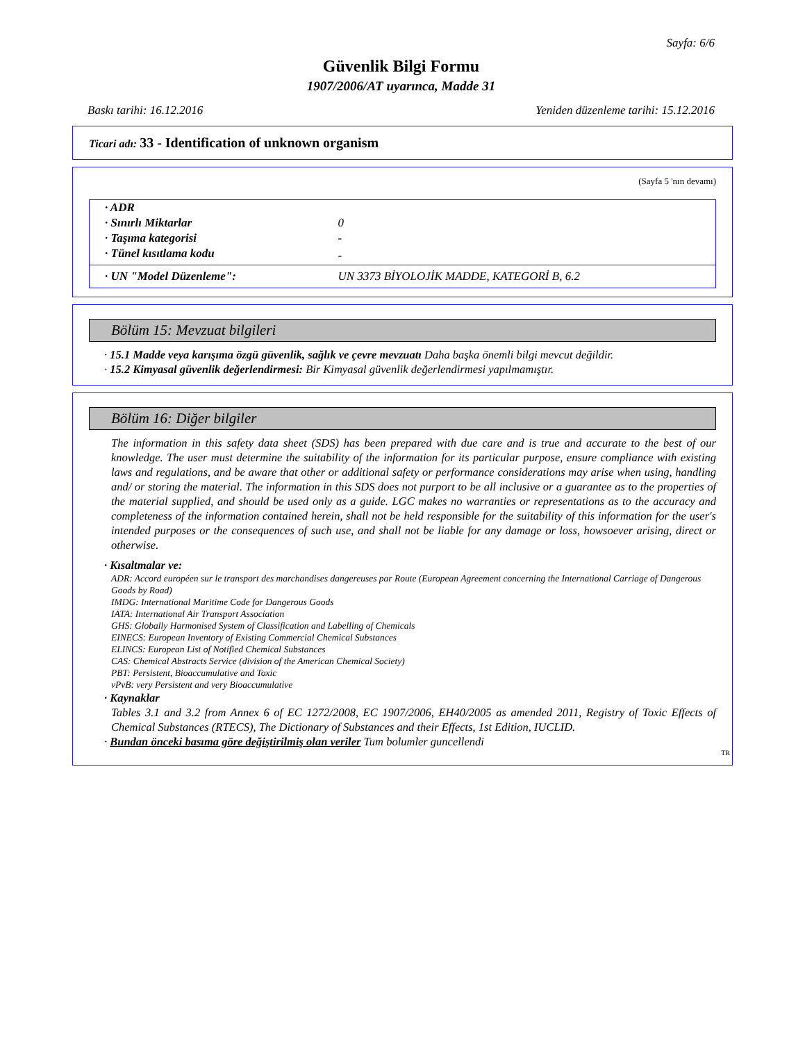Sayfa: 6/6
Güvenlik Bilgi Formu
1907/2006/AT uyarınca, Madde 31
Baskı tarihi: 16.12.2016 Yeniden düzenleme tarihi: 15.12.2016
Ticari adı: 33 - Identification of unknown organism
(Sayfa 5 'nın devamı)
| · ADR | |
| · Sınırlı Miktarlar | 0 |
| · Taşıma kategorisi | - |
| · Tünel kısıtlama kodu | - |
| · UN "Model Düzenleme": | UN 3373 BİYOLOJİK MADDE, KATEGORİ B, 6.2 |
Bölüm 15: Mevzuat bilgileri
· 15.1 Madde veya karışıma özgü güvenlik, sağlık ve çevre mevzuatı Daha başka önemli bilgi mevcut değildir.
· 15.2 Kimyasal güvenlik değerlendirmesi: Bir Kimyasal güvenlik değerlendirmesi yapılmamıştır.
Bölüm 16: Diğer bilgiler
The information in this safety data sheet (SDS) has been prepared with due care and is true and accurate to the best of our knowledge. The user must determine the suitability of the information for its particular purpose, ensure compliance with existing laws and regulations, and be aware that other or additional safety or performance considerations may arise when using, handling and/ or storing the material. The information in this SDS does not purport to be all inclusive or a guarantee as to the properties of the material supplied, and should be used only as a guide. LGC makes no warranties or representations as to the accuracy and completeness of the information contained herein, shall not be held responsible for the suitability of this information for the user's intended purposes or the consequences of such use, and shall not be liable for any damage or loss, howsoever arising, direct or otherwise.
· Kısaltmalar ve:
ADR: Accord européen sur le transport des marchandises dangereuses par Route (European Agreement concerning the International Carriage of Dangerous Goods by Road)
IMDG: International Maritime Code for Dangerous Goods
IATA: International Air Transport Association
GHS: Globally Harmonised System of Classification and Labelling of Chemicals
EINECS: European Inventory of Existing Commercial Chemical Substances
ELINCS: European List of Notified Chemical Substances
CAS: Chemical Abstracts Service (division of the American Chemical Society)
PBT: Persistent, Bioaccumulative and Toxic
vPvB: very Persistent and very Bioaccumulative
· Kaynaklar
Tables 3.1 and 3.2 from Annex 6 of EC 1272/2008, EC 1907/2006, EH40/2005 as amended 2011, Registry of Toxic Effects of Chemical Substances (RTECS), The Dictionary of Substances and their Effects, 1st Edition, IUCLID.
· Bundan önceki basıma göre değiştirilmiş olan veriler Tum bolumler guncellendi
TR